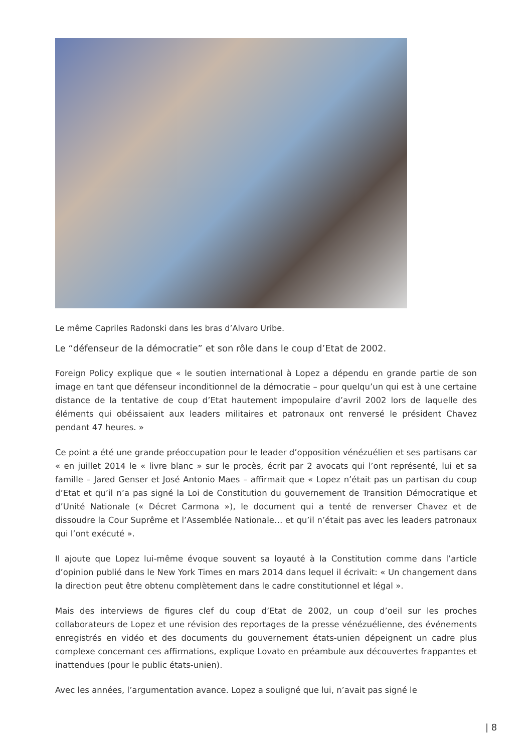Le même Capriles Radonski dans les bras d’Alvaro Uribe.
Le “défenseur de la démocratie” et son rôle dans le coup d’Etat de 2002.
Foreign Policy explique que « le soutien international à Lopez a dépendu en grande partie de son image en tant que défenseur inconditionnel de la démocratie – pour quelqu’un qui est à une certaine distance de la tentative de coup d’Etat hautement impopulaire d’avril 2002 lors de laquelle des éléments qui obéissaient aux leaders militaires et patronaux ont renversé le président Chavez pendant 47 heures. »
Ce point a été une grande préoccupation pour le leader d’opposition vénézuélien et ses partisans car « en juillet 2014 le « livre blanc » sur le procès, écrit par 2 avocats qui l’ont représenté, lui et sa famille – Jared Genser et José Antonio Maes – affirmait que « Lopez n’était pas un partisan du coup d’Etat et qu’il n’a pas signé la Loi de Constitution du gouvernement de Transition Démocratique et d’Unité Nationale (« Décret Carmona »), le document qui a tenté de renverser Chavez et de dissoudre la Cour Suprême et l’Assemblée Nationale… et qu’il n’était pas avec les leaders patronaux qui l’ont exécuté ».
Il ajoute que Lopez lui-même évoque souvent sa loyauté à la Constitution comme dans l’article d’opinion publié dans le New York Times en mars 2014 dans lequel il écrivait: « Un changement dans la direction peut être obtenu complètement dans le cadre constitutionnel et légal ».
Mais des interviews de figures clef du coup d’Etat de 2002, un coup d’oeil sur les proches collaborateurs de Lopez et une révision des reportages de la presse vénézuélienne, des événements enregistrés en vidéo et des documents du gouvernement états-unien dépeignent un cadre plus complexe concernant ces affirmations, explique Lovato en préambule aux découvertes frappantes et inattendues (pour le public états-unien).
Avec les années, l’argumentation avance. Lopez a souligné que lui, n’avait pas signé le
| 8